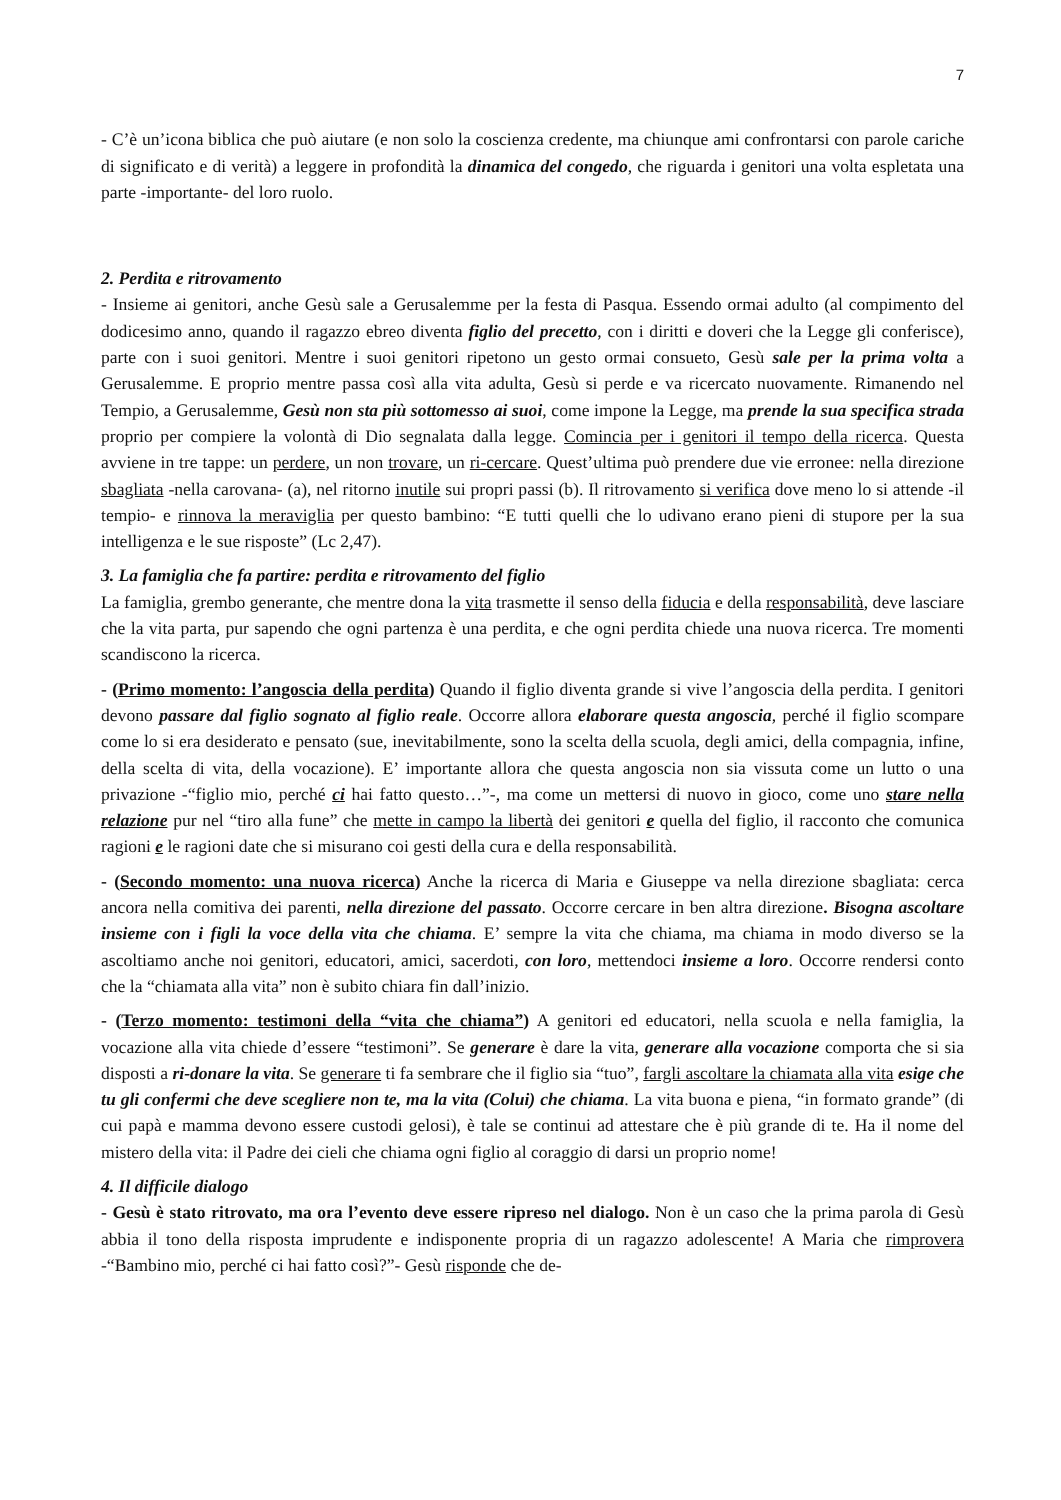7
- C’è un’icona biblica che può aiutare (e non solo la coscienza credente, ma chiunque ami confrontarsi con parole cariche di significato e di verità) a leggere in profondità la dinamica del congedo, che riguarda i genitori una volta espletata una parte -importante- del loro ruolo.
2. Perdita e ritrovamento
- Insieme ai genitori, anche Gesù sale a Gerusalemme per la festa di Pasqua. Essendo ormai adulto (al compimento del dodicesimo anno, quando il ragazzo ebreo diventa figlio del precetto, con i diritti e doveri che la Legge gli conferisce), parte con i suoi genitori. Mentre i suoi genitori ripetono un gesto ormai consueto, Gesù sale per la prima volta a Gerusalemme. E proprio mentre passa così alla vita adulta, Gesù si perde e va ricercato nuovamente. Rimanendo nel Tempio, a Gerusalemme, Gesù non sta più sottomesso ai suoi, come impone la Legge, ma prende la sua specifica strada proprio per compiere la volontà di Dio segnalata dalla legge. Comincia per i genitori il tempo della ricerca. Questa avviene in tre tappe: un perdere, un non trovare, un ri-cercare. Quest’ultima può prendere due vie erronee: nella direzione sbagliata -nella carovana- (a), nel ritorno inutile sui propri passi (b). Il ritrovamento si verifica dove meno lo si attende -il tempio- e rinnova la meraviglia per questo bambino: “E tutti quelli che lo udivano erano pieni di stupore per la sua intelligenza e le sue risposte” (Lc 2,47).
3. La famiglia che fa partire: perdita e ritrovamento del figlio
La famiglia, grembo generante, che mentre dona la vita trasmette il senso della fiducia e della responsabilità, deve lasciare che la vita parta, pur sapendo che ogni partenza è una perdita, e che ogni perdita chiede una nuova ricerca. Tre momenti scandiscono la ricerca.
- (Primo momento: l’angoscia della perdita) Quando il figlio diventa grande si vive l’angoscia della perdita. I genitori devono passare dal figlio sognato al figlio reale. Occorre allora elaborare questa angoscia, perché il figlio scompare come lo si era desiderato e pensato (sue, inevitabilmente, sono la scelta della scuola, degli amici, della compagnia, infine, della scelta di vita, della vocazione). E’ importante allora che questa angoscia non sia vissuta come un lutto o una privazione -“figlio mio, perché ci hai fatto questo…”-, ma come un mettersi di nuovo in gioco, come uno stare nella relazione pur nel “tiro alla fune” che mette in campo la libertà dei genitori e quella del figlio, il racconto che comunica ragioni e le ragioni date che si misurano coi gesti della cura e della responsabilità.
- (Secondo momento: una nuova ricerca) Anche la ricerca di Maria e Giuseppe va nella direzione sbagliata: cerca ancora nella comitiva dei parenti, nella direzione del passato. Occorre cercare in ben altra direzione. Bisogna ascoltare insieme con i figli la voce della vita che chiama. E’ sempre la vita che chiama, ma chiama in modo diverso se la ascoltiamo anche noi genitori, educatori, amici, sacerdoti, con loro, mettendoci insieme a loro. Occorre rendersi conto che la “chiamata alla vita” non è subito chiara fin dall’inizio.
- (Terzo momento: testimoni della “vita che chiama”) A genitori ed educatori, nella scuola e nella famiglia, la vocazione alla vita chiede d’essere “testimoni”. Se generare è dare la vita, generare alla vocazione comporta che si sia disposti a ri-donare la vita. Se generare ti fa sembrare che il figlio sia “tuo”, fargli ascoltare la chiamata alla vita esige che tu gli confermi che deve scegliere non te, ma la vita (Colui) che chiama. La vita buona e piena, “in formato grande” (di cui papà e mamma devono essere custodi gelosi), è tale se continui ad attestare che è più grande di te. Ha il nome del mistero della vita: il Padre dei cieli che chiama ogni figlio al coraggio di darsi un proprio nome!
4. Il difficile dialogo
- Gesù è stato ritrovato, ma ora l’evento deve essere ripreso nel dialogo. Non è un caso che la prima parola di Gesù abbia il tono della risposta imprudente e indisponente propria di un ragazzo adolescente! A Maria che rimprovera -“Bambino mio, perché ci hai fatto così?”- Gesù risponde che de-